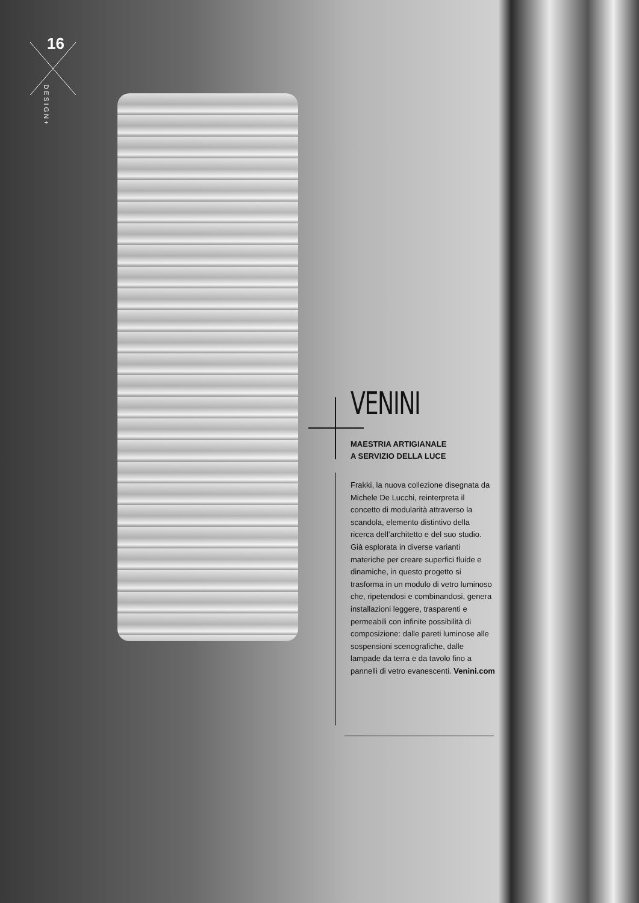16
DESIGN+
VENINI
MAESTRIA ARTIGIANALE
A SERVIZIO DELLA LUCE
Frakki, la nuova collezione disegnata da Michele De Lucchi, reinterpreta il concetto di modularità attraverso la scandola, elemento distintivo della ricerca dell’architetto e del suo studio. Già esplorata in diverse varianti materiche per creare superfici fluide e dinamiche, in questo progetto si trasforma in un modulo di vetro luminoso che, ripetendosi e combinandosi, genera installazioni leggere, trasparenti e permeabili con infinite possibilità di composizione: dalle pareti luminose alle sospensioni scenografiche, dalle lampade da terra e da tavolo fino a pannelli di vetro evanescenti. Venini.com